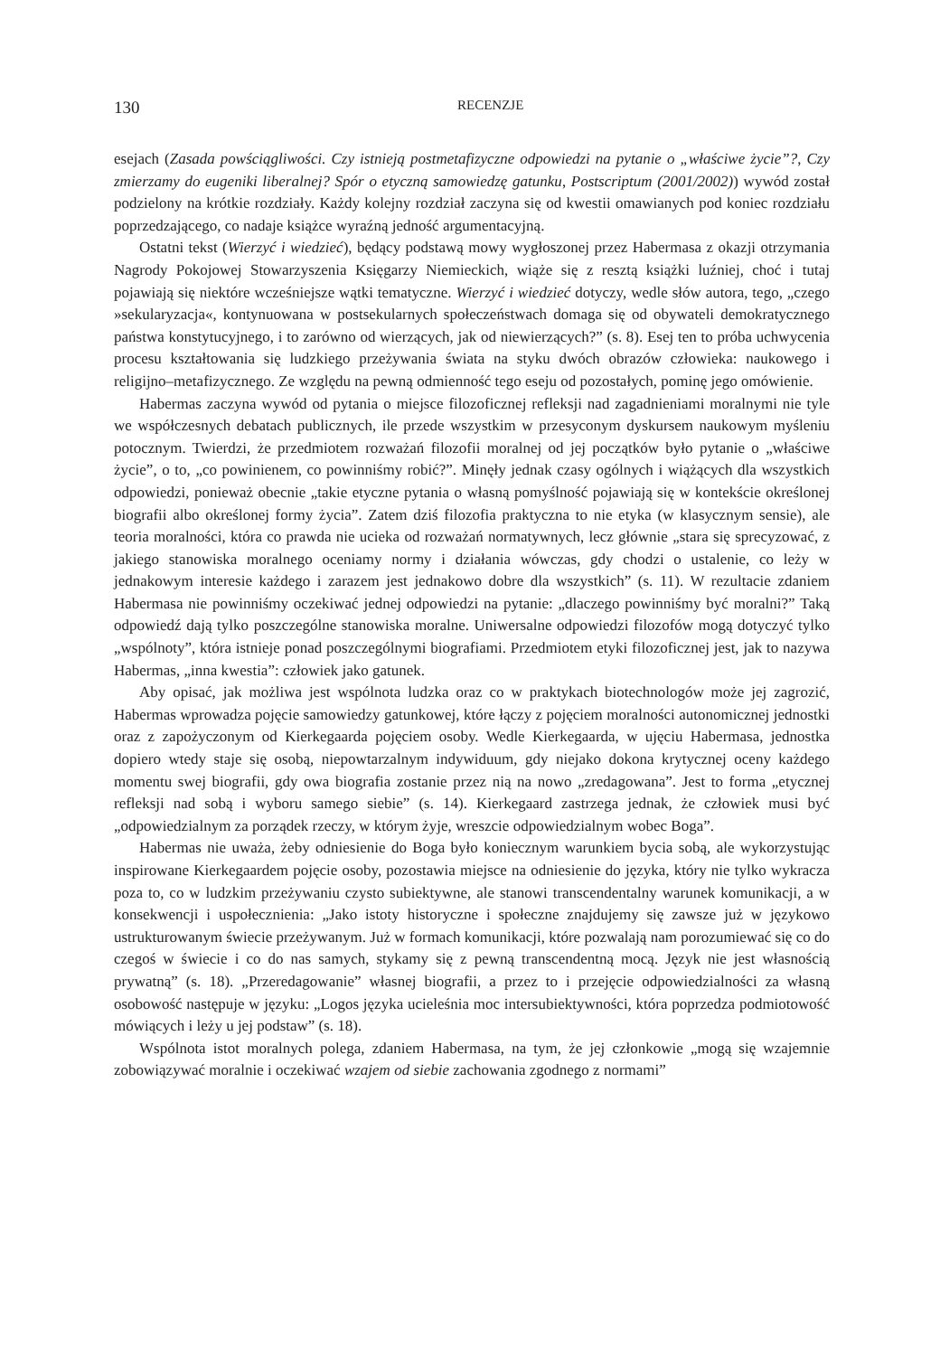130 RECENZJE
esejach (Zasada powściągliwości. Czy istnieją postmetafizyczne odpowiedzi na pytanie o „właściwe życie”?, Czy zmierzamy do eugeniki liberalnej? Spór o etyczną samowiedzę gatunku, Postscriptum (2001/2002)) wywód został podzielony na krótkie rozdziały. Każdy kolejny rozdział zaczyna się od kwestii omawianych pod koniec rozdziału poprzedzającego, co nadaje książce wyraźną jedność argumentacyjną.
Ostatni tekst (Wierzyć i wiedzieć), będący podstawą mowy wygłoszonej przez Habermasa z okazji otrzymania Nagrody Pokojowej Stowarzyszenia Księgarzy Niemieckich, wiąże się z resztą książki luźniej, choć i tutaj pojawiają się niektóre wcześniejsze wątki tematyczne. Wierzyć i wiedzieć dotyczy, wedle słów autora, tego, „czego »sekularyzacja«, kontynuowana w postsekularnych społeczeństwach domaga się od obywateli demokratycznego państwa konstytucyjnego, i to zarówno od wierzących, jak od niewierzących?” (s. 8). Esej ten to próba uchwycenia procesu kształtowania się ludzkiego przeżywania świata na styku dwóch obrazów człowieka: naukowego i religijno–metafizycznego. Ze względu na pewną odmienność tego eseju od pozostałych, pominę jego omówienie.
Habermas zaczyna wywód od pytania o miejsce filozoficznej refleksji nad zagadnieniami moralnymi nie tyle we współczesnych debatach publicznych, ile przede wszystkim w przesyconym dyskursem naukowym myśleniu potocznym. Twierdzi, że przedmiotem rozważań filozofii moralnej od jej początków było pytanie o „właściwe życie”, o to, „co powinienem, co powinniśmy robić?”. Minęły jednak czasy ogólnych i wiążących dla wszystkich odpowiedzi, ponieważ obecnie „takie etyczne pytania o własną pomyślność pojawiają się w kontekście określonej biografii albo określonej formy życia”. Zatem dziś filozofia praktyczna to nie etyka (w klasycznym sensie), ale teoria moralności, która co prawda nie ucieka od rozważań normatywnych, lecz głównie „stara się sprecyzować, z jakiego stanowiska moralnego oceniamy normy i działania wówczas, gdy chodzi o ustalenie, co leży w jednakowym interesie każdego i zarazem jest jednakowo dobre dla wszystkich” (s. 11). W rezultacie zdaniem Habermasa nie powinniśmy oczekiwać jednej odpowiedzi na pytanie: „dlaczego powinniśmy być moralni?” Taką odpowiedź dają tylko poszczególne stanowiska moralne. Uniwersalne odpowiedzi filozofów mogą dotyczyć tylko „wspólnoty”, która istnieje ponad poszczególnymi biografiami. Przedmiotem etyki filozoficznej jest, jak to nazywa Habermas, „inna kwestia”: człowiek jako gatunek.
Aby opisać, jak możliwa jest wspólnota ludzka oraz co w praktykach biotechnologów może jej zagrozić, Habermas wprowadza pojęcie samowiedzy gatunkowej, które łączy z pojęciem moralności autonomicznej jednostki oraz z zapożyczonym od Kierkegaarda pojęciem osoby. Wedle Kierkegaarda, w ujęciu Habermasa, jednostka dopiero wtedy staje się osobą, niepowtarzalnym indywiduum, gdy niejako dokona krytycznej oceny każdego momentu swej biografii, gdy owa biografia zostanie przez nią na nowo „zredagowana”. Jest to forma „etycznej refleksji nad sobą i wyboru samego siebie” (s. 14). Kierkegaard zastrzega jednak, że człowiek musi być „odpowiedzialnym za porządek rzeczy, w którym żyje, wreszcie odpowiedzialnym wobec Boga”.
Habermas nie uważa, żeby odniesienie do Boga było koniecznym warunkiem bycia sobą, ale wykorzystując inspirowane Kierkegaardem pojęcie osoby, pozostawia miejsce na odniesienie do języka, który nie tylko wykracza poza to, co w ludzkim przeżywaniu czysto subiektywne, ale stanowi transcendentalny warunek komunikacji, a w konsekwencji i uspołecznienia: „Jako istoty historyczne i społeczne znajdujemy się zawsze już w językowo ustrukturowanym świecie przeżywanym. Już w formach komunikacji, które pozwalają nam porozumiewać się co do czegoś w świecie i co do nas samych, stykamy się z pewną transcendentną mocą. Język nie jest własnością prywatną” (s. 18). „Przeredagowanie” własnej biografii, a przez to i przejęcie odpowiedzialności za własną osobowość następuje w języku: „Logos języka ucieleśnia moc intersubiektywności, która poprzedza podmiotowość mówiących i leży u jej podstaw” (s. 18).
Wspólnota istot moralnych polega, zdaniem Habermasa, na tym, że jej członkowie „mogą się wzajemnie zobowiązywać moralnie i oczekiwać wzajem od siebie zachowania zgodnego z normami”